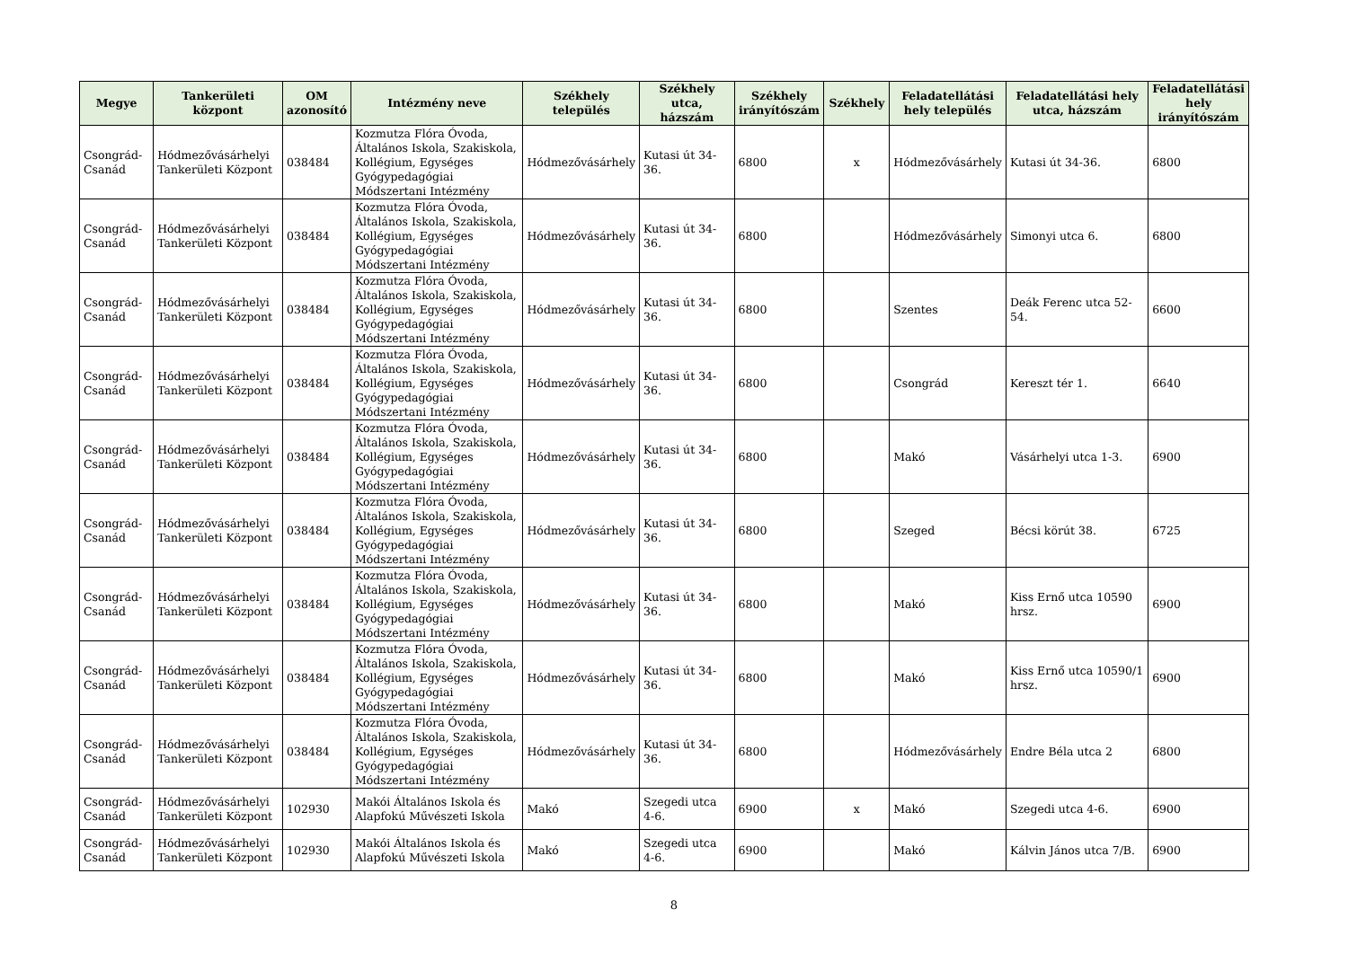| Megye | Tankerületi központ | OM azonosító | Intézmény neve | Székhely település | Székhely utca, házszám | Székhely irányítószám | Székhely | Feladatellátási hely település | Feladatellátási hely utca, házszám | Feladatellátási hely irányítószám |
| --- | --- | --- | --- | --- | --- | --- | --- | --- | --- | --- |
| Csongrád-Csanád | Hódmezővásárhelyi Tankerületi Központ | 038484 | Kozmutza Flóra Óvoda, Általános Iskola, Szakiskola, Kollégium, Egységes Gyógypedagógiai Módszertani Intézmény | Hódmezővásárhely | Kutasi út 34-36. | 6800 | x | Hódmezővásárhely | Kutasi út 34-36. | 6800 |
| Csongrád-Csanád | Hódmezővásárhelyi Tankerületi Központ | 038484 | Kozmutza Flóra Óvoda, Általános Iskola, Szakiskola, Kollégium, Egységes Gyógypedagógiai Módszertani Intézmény | Hódmezővásárhely | Kutasi út 34-36. | 6800 | | Hódmezővásárhely | Simonyi utca 6. | 6800 |
| Csongrád-Csanád | Hódmezővásárhelyi Tankerületi Központ | 038484 | Kozmutza Flóra Óvoda, Általános Iskola, Szakiskola, Kollégium, Egységes Gyógypedagógiai Módszertani Intézmény | Hódmezővásárhely | Kutasi út 34-36. | 6800 | | Szentes | Deák Ferenc utca 52-54. | 6600 |
| Csongrád-Csanád | Hódmezővásárhelyi Tankerületi Központ | 038484 | Kozmutza Flóra Óvoda, Általános Iskola, Szakiskola, Kollégium, Egységes Gyógypedagógiai Módszertani Intézmény | Hódmezővásárhely | Kutasi út 34-36. | 6800 | | Csongrád | Kereszt tér 1. | 6640 |
| Csongrád-Csanád | Hódmezővásárhelyi Tankerületi Központ | 038484 | Kozmutza Flóra Óvoda, Általános Iskola, Szakiskola, Kollégium, Egységes Gyógypedagógiai Módszertani Intézmény | Hódmezővásárhely | Kutasi út 34-36. | 6800 | | Makó | Vásárhelyi utca 1-3. | 6900 |
| Csongrád-Csanád | Hódmezővásárhelyi Tankerületi Központ | 038484 | Kozmutza Flóra Óvoda, Általános Iskola, Szakiskola, Kollégium, Egységes Gyógypedagógiai Módszertani Intézmény | Hódmezővásárhely | Kutasi út 34-36. | 6800 | | Szeged | Bécsi körút 38. | 6725 |
| Csongrád-Csanád | Hódmezővásárhelyi Tankerületi Központ | 038484 | Kozmutza Flóra Óvoda, Általános Iskola, Szakiskola, Kollégium, Egységes Gyógypedagógiai Módszertani Intézmény | Hódmezővásárhely | Kutasi út 34-36. | 6800 | | Makó | Kiss Ernő utca 10590 hrsz. | 6900 |
| Csongrád-Csanád | Hódmezővásárhelyi Tankerületi Központ | 038484 | Kozmutza Flóra Óvoda, Általános Iskola, Szakiskola, Kollégium, Egységes Gyógypedagógiai Módszertani Intézmény | Hódmezővásárhely | Kutasi út 34-36. | 6800 | | Makó | Kiss Ernő utca 10590/1 hrsz. | 6900 |
| Csongrád-Csanád | Hódmezővásárhelyi Tankerületi Központ | 038484 | Kozmutza Flóra Óvoda, Általános Iskola, Szakiskola, Kollégium, Egységes Gyógypedagógiai Módszertani Intézmény | Hódmezővásárhely | Kutasi út 34-36. | 6800 | | Hódmezővásárhely | Endre Béla utca 2 | 6800 |
| Csongrád-Csanád | Hódmezővásárhelyi Tankerületi Központ | 102930 | Makói Általános Iskola és Alapfokú Művészeti Iskola | Makó | Szegedi utca 4-6. | 6900 | x | Makó | Szegedi utca 4-6. | 6900 |
| Csongrád-Csanád | Hódmezővásárhelyi Tankerületi Központ | 102930 | Makói Általános Iskola és Alapfokú Művészeti Iskola | Makó | Szegedi utca 4-6. | 6900 | | Makó | Kálvin János utca 7/B. | 6900 |
8